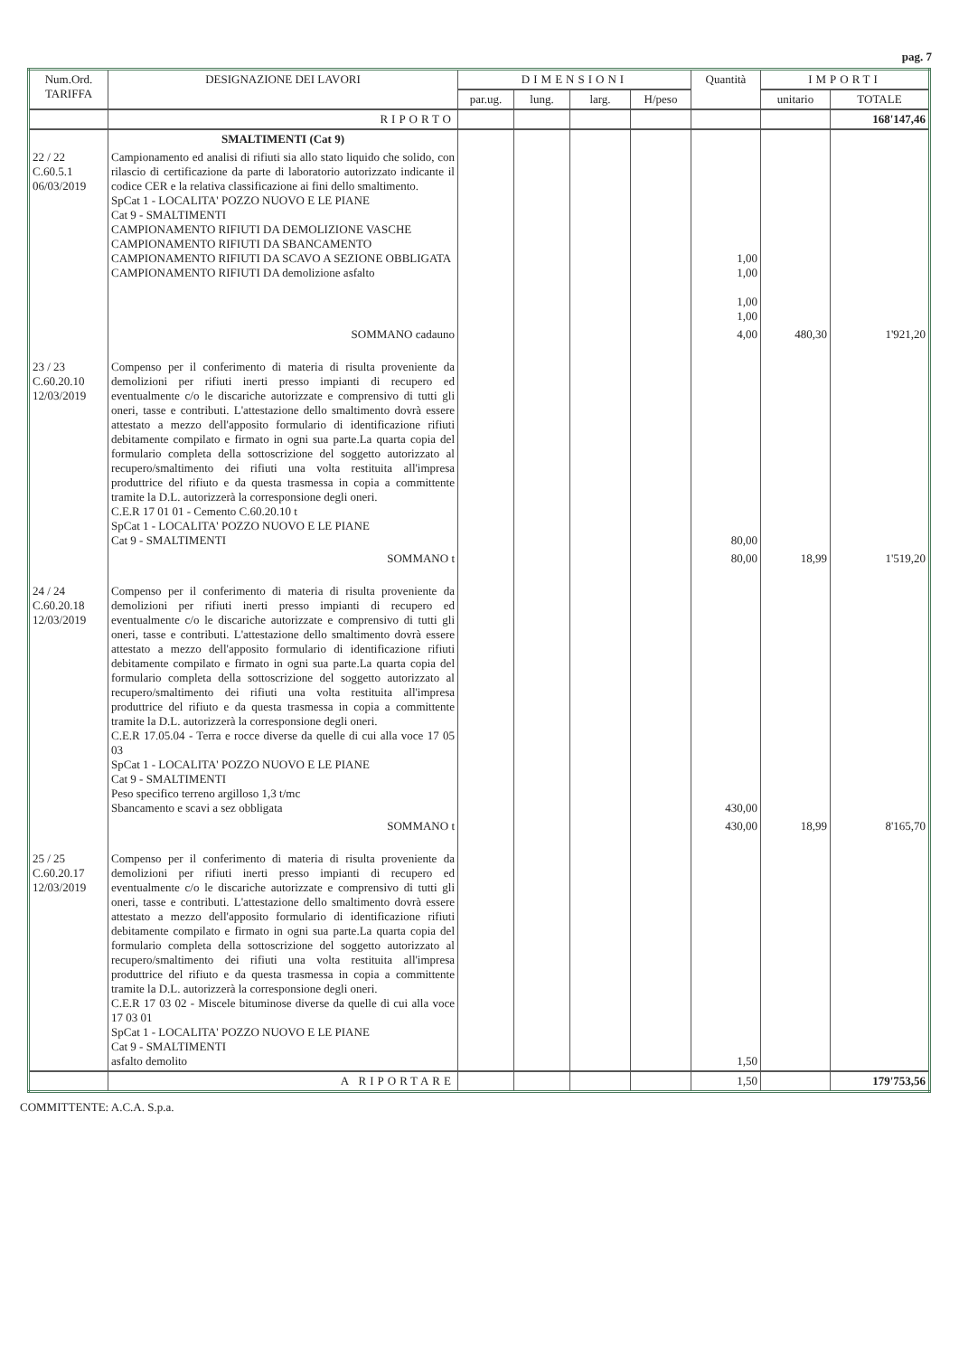pag. 7
| Num.Ord. TARIFFA | DESIGNAZIONE DEI LAVORI | DIMENSIONI | | | | Quantità | IMPORTI | |
| --- | --- | --- | --- | --- | --- | --- | --- | --- |
| | | par.ug. | lung. | larg. | H/peso | | unitario | TOTALE |
| | RIPORTO | | | | | | | 168'147,46 |
| | SMALTIMENTI (Cat 9) | | | | | | | |
| 22 / 22 C.60.5.1 06/03/2019 | Campionamento ed analisi di rifiuti sia allo stato liquido che solido, con rilascio di certificazione da parte di laboratorio autorizzato indicante il codice CER e la relativa classificazione ai fini dello smaltimento. SpCat 1 - LOCALITA' POZZO NUOVO E LE PIANE Cat 9 - SMALTIMENTI CAMPIONAMENTO RIFIUTI DA DEMOLIZIONE VASCHE CAMPIONAMENTO RIFIUTI DA SBANCAMENTO CAMPIONAMENTO RIFIUTI DA SCAVO A SEZIONE OBBLIGATA CAMPIONAMENTO RIFIUTI DA demolizione asfalto | | | | | 1,00 1,00 1,00 1,00 | | |
| | SOMMANO cadauno | | | | | 4,00 | 480,30 | 1'921,20 |
| 23 / 23 C.60.20.10 12/03/2019 | Compenso per il conferimento di materia di risulta proveniente da demolizioni per rifiuti inerti presso impianti di recupero ed eventualmente c/o le discariche autorizzate e comprensivo di tutti gli oneri, tasse e contributi. L'attestazione dello smaltimento dovrà essere attestato a mezzo dell'apposito formulario di identificazione rifiuti debitamente compilato e firmato in ogni sua parte.La quarta copia del formulario completa della sottoscrizione del soggetto autorizzato al recupero/smaltimento dei rifiuti una volta restituita all'impresa produttrice del rifiuto e da questa trasmessa in copia a committente tramite la D.L. autorizzerà la corresponsione degli oneri. C.E.R 17 01 01 - Cemento C.60.20.10 t SpCat 1 - LOCALITA' POZZO NUOVO E LE PIANE Cat 9 - SMALTIMENTI | | | | | 80,00 | | |
| | SOMMANO t | | | | | 80,00 | 18,99 | 1'519,20 |
| 24 / 24 C.60.20.18 12/03/2019 | Compenso per il conferimento di materia di risulta proveniente da demolizioni per rifiuti inerti presso impianti di recupero ed eventualmente c/o le discariche autorizzate e comprensivo di tutti gli oneri, tasse e contributi. L'attestazione dello smaltimento dovrà essere attestato a mezzo dell'apposito formulario di identificazione rifiuti debitamente compilato e firmato in ogni sua parte.La quarta copia del formulario completa della sottoscrizione del soggetto autorizzato al recupero/smaltimento dei rifiuti una volta restituita all'impresa produttrice del rifiuto e da questa trasmessa in copia a committente tramite la D.L. autorizzerà la corresponsione degli oneri. C.E.R 17.05.04 - Terra e rocce diverse da quelle di cui alla voce 17 05 03 SpCat 1 - LOCALITA' POZZO NUOVO E LE PIANE Cat 9 - SMALTIMENTI Peso specifico terreno argilloso 1,3 t/mc Sbancamento e scavi a sez obbligata | | | | | 430,00 | | |
| | SOMMANO t | | | | | 430,00 | 18,99 | 8'165,70 |
| 25 / 25 C.60.20.17 12/03/2019 | Compenso per il conferimento di materia di risulta proveniente da demolizioni per rifiuti inerti presso impianti di recupero ed eventualmente c/o le discariche autorizzate e comprensivo di tutti gli oneri, tasse e contributi. L'attestazione dello smaltimento dovrà essere attestato a mezzo dell'apposito formulario di identificazione rifiuti debitamente compilato e firmato in ogni sua parte.La quarta copia del formulario completa della sottoscrizione del soggetto autorizzato al recupero/smaltimento dei rifiuti una volta restituita all'impresa produttrice del rifiuto e da questa trasmessa in copia a committente tramite la D.L. autorizzerà la corresponsione degli oneri. C.E.R 17 03 02 - Miscele bituminose diverse da quelle di cui alla voce 17 03 01 SpCat 1 - LOCALITA' POZZO NUOVO E LE PIANE Cat 9 - SMALTIMENTI asfalto demolito | | | | | 1,50 | | |
| | A RIPORTARE | | | | | 1,50 | | 179'753,56 |
COMMITTENTE: A.C.A. S.p.a.